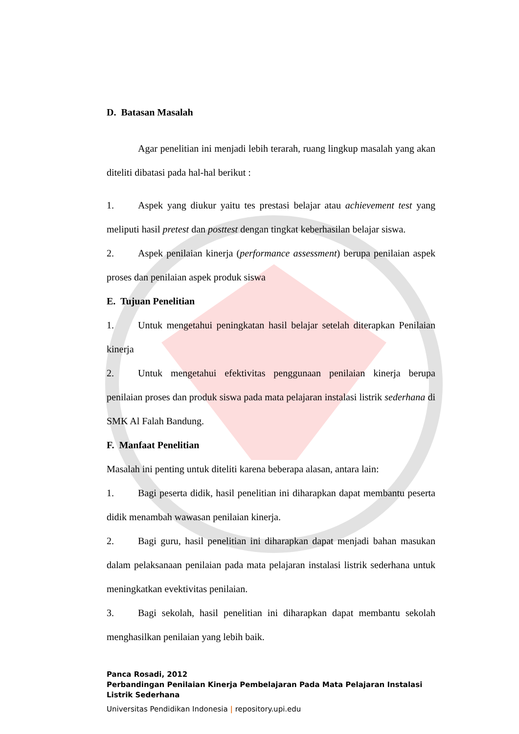D. Batasan Masalah
Agar penelitian ini menjadi lebih terarah, ruang lingkup masalah yang akan diteliti dibatasi pada hal-hal berikut :
1. Aspek yang diukur yaitu tes prestasi belajar atau achievement test yang meliputi hasil pretest dan posttest dengan tingkat keberhasilan belajar siswa.
2. Aspek penilaian kinerja (performance assessment) berupa penilaian aspek proses dan penilaian aspek produk siswa
E. Tujuan Penelitian
1. Untuk mengetahui peningkatan hasil belajar setelah diterapkan Penilaian kinerja
2. Untuk mengetahui efektivitas penggunaan penilaian kinerja berupa penilaian proses dan produk siswa pada mata pelajaran instalasi listrik sederhana di SMK Al Falah Bandung.
F. Manfaat Penelitian
Masalah ini penting untuk diteliti karena beberapa alasan, antara lain:
1. Bagi peserta didik, hasil penelitian ini diharapkan dapat membantu peserta didik menambah wawasan penilaian kinerja.
2. Bagi guru, hasil penelitian ini diharapkan dapat menjadi bahan masukan dalam pelaksanaan penilaian pada mata pelajaran instalasi listrik sederhana untuk meningkatkan evektivitas penilaian.
3. Bagi sekolah, hasil penelitian ini diharapkan dapat membantu sekolah menghasilkan penilaian yang lebih baik.
Panca Rosadi, 2012
Perbandingan Penilaian Kinerja Pembelajaran Pada Mata Pelajaran Instalasi Listrik Sederhana
Universitas Pendidikan Indonesia | repository.upi.edu